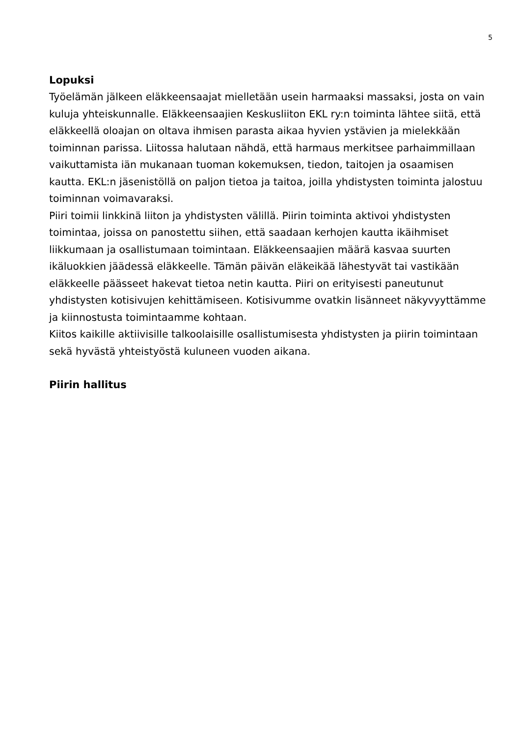5
Lopuksi
Työelämän jälkeen eläkkeensaajat mielletään usein harmaaksi massaksi, josta on vain kuluja yhteiskunnalle. Eläkkeensaajien Keskusliiton EKL ry:n toiminta lähtee siitä, että eläkkeellä oloajan on oltava ihmisen parasta aikaa hyvien ystävien ja mielekkään toiminnan parissa. Liitossa halutaan nähdä, että harmaus merkitsee parhaimmillaan vaikuttamista iän mukanaan tuoman kokemuksen, tiedon, taitojen ja osaamisen kautta. EKL:n jäsenistöllä on paljon tietoa ja taitoa, joilla yhdistysten toiminta jalostuu toiminnan voimavaraksi.
Piiri toimii linkkinä liiton ja yhdistysten välillä. Piirin toiminta aktivoi yhdistysten toimintaa, joissa on panostettu siihen, että saadaan kerhojen kautta ikäihmiset liikkumaan ja osallistumaan toimintaan. Eläkkeensaajien määrä kasvaa suurten ikäluokkien jäädessä eläkkeelle. Tämän päivän eläkeikää lähestyvät tai vastikään eläkkeelle päässeet hakevat tietoa netin kautta. Piiri on erityisesti paneutunut yhdistysten kotisivujen kehittämiseen. Kotisivumme ovatkin lisänneet näkyvyyttämme ja kiinnostusta toimintaamme kohtaan.
Kiitos kaikille aktiivisille talkoolaisille osallistumisesta yhdistysten ja piirin toimintaan sekä hyvästä yhteistyöstä kuluneen vuoden aikana.
Piirin hallitus